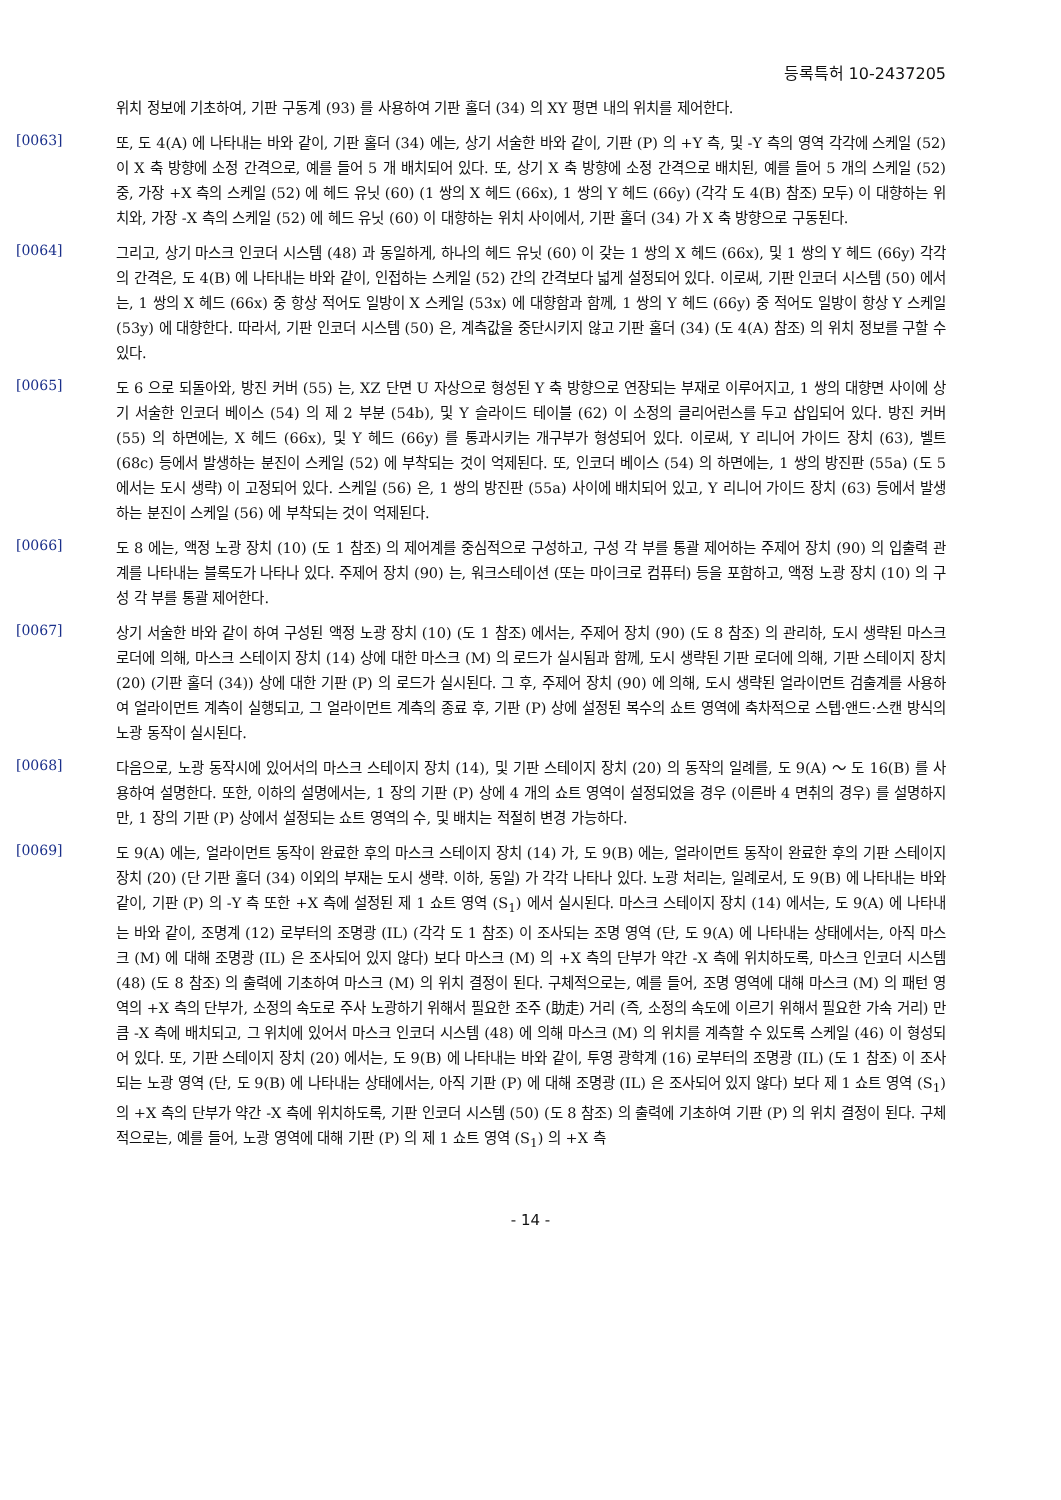등록특허 10-2437205
위치 정보에 기초하여, 기판 구동계 (93) 를 사용하여 기판 홀더 (34) 의 XY 평면 내의 위치를 제어한다.
[0063]
또, 도 4(A) 에 나타내는 바와 같이, 기판 홀더 (34) 에는, 상기 서술한 바와 같이, 기판 (P) 의 +Y 측, 및 -Y 측의 영역 각각에 스케일 (52) 이 X 축 방향에 소정 간격으로, 예를 들어 5 개 배치되어 있다. 또, 상기 X 축 방향에 소정 간격으로 배치된, 예를 들어 5 개의 스케일 (52) 중, 가장 +X 측의 스케일 (52) 에 헤드 유닛 (60) (1 쌍의 X 헤드 (66x), 1 쌍의 Y 헤드 (66y) (각각 도 4(B) 참조) 모두) 이 대향하는 위치와, 가장 -X 측의 스케일 (52) 에 헤드 유닛 (60) 이 대향하는 위치 사이에서, 기판 홀더 (34) 가 X 축 방향으로 구동된다.
[0064]
그리고, 상기 마스크 인코더 시스템 (48) 과 동일하게, 하나의 헤드 유닛 (60) 이 갖는 1 쌍의 X 헤드 (66x), 및 1 쌍의 Y 헤드 (66y) 각각의 간격은, 도 4(B) 에 나타내는 바와 같이, 인접하는 스케일 (52) 간의 간격보다 넓게 설정되어 있다. 이로써, 기판 인코더 시스템 (50) 에서는, 1 쌍의 X 헤드 (66x) 중 항상 적어도 일방이 X 스케일 (53x) 에 대향함과 함께, 1 쌍의 Y 헤드 (66y) 중 적어도 일방이 항상 Y 스케일 (53y) 에 대향한다. 따라서, 기판 인코더 시스템 (50) 은, 계측값을 중단시키지 않고 기판 홀더 (34) (도 4(A) 참조) 의 위치 정보를 구할 수 있다.
[0065]
도 6 으로 되돌아와, 방진 커버 (55) 는, XZ 단면 U 자상으로 형성된 Y 축 방향으로 연장되는 부재로 이루어지고, 1 쌍의 대향면 사이에 상기 서술한 인코더 베이스 (54) 의 제 2 부분 (54b), 및 Y 슬라이드 테이블 (62) 이 소정의 클리어런스를 두고 삽입되어 있다. 방진 커버 (55) 의 하면에는, X 헤드 (66x), 및 Y 헤드 (66y) 를 통과시키는 개구부가 형성되어 있다. 이로써, Y 리니어 가이드 장치 (63), 벨트 (68c) 등에서 발생하는 분진이 스케일 (52) 에 부착되는 것이 억제된다. 또, 인코더 베이스 (54) 의 하면에는, 1 쌍의 방진판 (55a) (도 5 에서는 도시 생략) 이 고정되어 있다. 스케일 (56) 은, 1 쌍의 방진판 (55a) 사이에 배치되어 있고, Y 리니어 가이드 장치 (63) 등에서 발생하는 분진이 스케일 (56) 에 부착되는 것이 억제된다.
[0066]
도 8 에는, 액정 노광 장치 (10) (도 1 참조) 의 제어계를 중심적으로 구성하고, 구성 각 부를 통괄 제어하는 주제어 장치 (90) 의 입출력 관계를 나타내는 블록도가 나타나 있다. 주제어 장치 (90) 는, 워크스테이션 (또는 마이크로 컴퓨터) 등을 포함하고, 액정 노광 장치 (10) 의 구성 각 부를 통괄 제어한다.
[0067]
상기 서술한 바와 같이 하여 구성된 액정 노광 장치 (10) (도 1 참조) 에서는, 주제어 장치 (90) (도 8 참조) 의 관리하, 도시 생략된 마스크 로더에 의해, 마스크 스테이지 장치 (14) 상에 대한 마스크 (M) 의 로드가 실시됨과 함께, 도시 생략된 기판 로더에 의해, 기판 스테이지 장치 (20) (기판 홀더 (34)) 상에 대한 기판 (P) 의 로드가 실시된다. 그 후, 주제어 장치 (90) 에 의해, 도시 생략된 얼라이먼트 검출계를 사용하여 얼라이먼트 계측이 실행되고, 그 얼라이먼트 계측의 종료 후, 기판 (P) 상에 설정된 복수의 쇼트 영역에 축차적으로 스텝·앤드·스캔 방식의 노광 동작이 실시된다.
[0068]
다음으로, 노광 동작시에 있어서의 마스크 스테이지 장치 (14), 및 기판 스테이지 장치 (20) 의 동작의 일례를, 도 9(A) ～ 도 16(B) 를 사용하여 설명한다. 또한, 이하의 설명에서는, 1 장의 기판 (P) 상에 4 개의 쇼트 영역이 설정되었을 경우 (이른바 4 면취의 경우) 를 설명하지만, 1 장의 기판 (P) 상에서 설정되는 쇼트 영역의 수, 및 배치는 적절히 변경 가능하다.
[0069]
도 9(A) 에는, 얼라이먼트 동작이 완료한 후의 마스크 스테이지 장치 (14) 가, 도 9(B) 에는, 얼라이먼트 동작이 완료한 후의 기판 스테이지 장치 (20) (단 기판 홀더 (34) 이외의 부재는 도시 생략. 이하, 동일) 가 각각 나타나 있다. 노광 처리는, 일례로서, 도 9(B) 에 나타내는 바와 같이, 기판 (P) 의 -Y 측 또한 +X 측에 설정된 제 1 쇼트 영역 (S<sub>1</sub>) 에서 실시된다. 마스크 스테이지 장치 (14) 에서는, 도 9(A) 에 나타내는 바와 같이, 조명계 (12) 로부터의 조명광 (IL) (각각 도 1 참조) 이 조사되는 조명 영역 (단, 도 9(A) 에 나타내는 상태에서는, 아직 마스크 (M) 에 대해 조명광 (IL) 은 조사되어 있지 않다) 보다 마스크 (M) 의 +X 측의 단부가 약간 -X 측에 위치하도록, 마스크 인코더 시스템 (48) (도 8 참조) 의 출력에 기초하여 마스크 (M) 의 위치 결정이 된다. 구체적으로는, 예를 들어, 조명 영역에 대해 마스크 (M) 의 패턴 영역의 +X 측의 단부가, 소정의 속도로 주사 노광하기 위해서 필요한 조주 (助走) 거리 (즉, 소정의 속도에 이르기 위해서 필요한 가속 거리) 만큼 -X 측에 배치되고, 그 위치에 있어서 마스크 인코더 시스템 (48) 에 의해 마스크 (M) 의 위치를 계측할 수 있도록 스케일 (46) 이 형성되어 있다. 또, 기판 스테이지 장치 (20) 에서는, 도 9(B) 에 나타내는 바와 같이, 투영 광학계 (16) 로부터의 조명광 (IL) (도 1 참조) 이 조사되는 노광 영역 (단, 도 9(B) 에 나타내는 상태에서는, 아직 기판 (P) 에 대해 조명광 (IL) 은 조사되어 있지 않다) 보다 제 1 쇼트 영역 (S<sub>1</sub>) 의 +X 측의 단부가 약간 -X 측에 위치하도록, 기판 인코더 시스템 (50) (도 8 참조) 의 출력에 기초하여 기판 (P) 의 위치 결정이 된다. 구체적으로는, 예를 들어, 노광 영역에 대해 기판 (P) 의 제 1 쇼트 영역 (S<sub>1</sub>) 의 +X 측
- 14 -